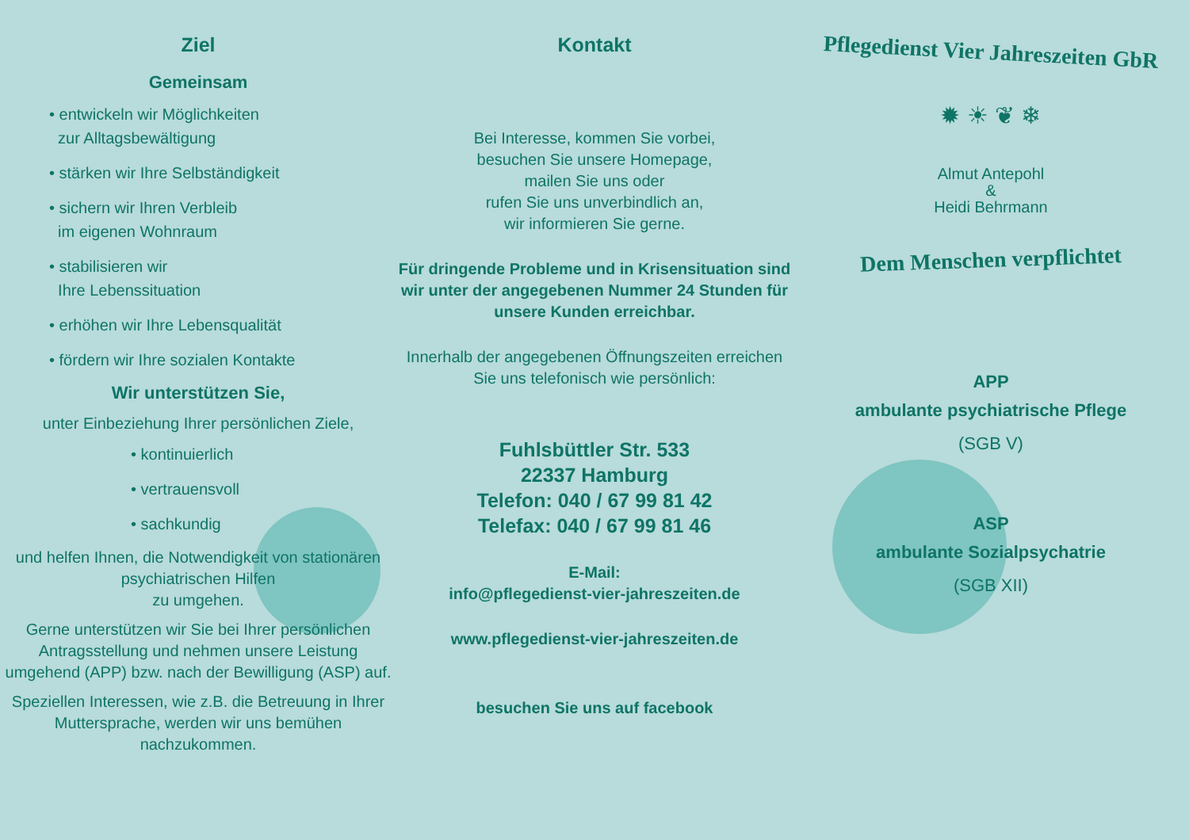Ziel
Gemeinsam
• entwickeln wir Möglichkeiten
zur Alltagsbewältigung
• stärken wir Ihre Selbständigkeit
• sichern wir Ihren Verbleib
im eigenen Wohnraum
• stabilisieren wir
Ihre Lebenssituation
• erhöhen wir Ihre Lebensqualität
• fördern wir Ihre sozialen Kontakte
Wir unterstützen Sie,
unter Einbeziehung Ihrer persönlichen Ziele,
• kontinuierlich
• vertrauensvoll
• sachkundig
und helfen Ihnen, die Notwendigkeit von stationären psychiatrischen Hilfen
zu umgehen.
Gerne unterstützen wir Sie bei Ihrer persönlichen Antragsstellung und nehmen unsere Leistung umgehend (APP) bzw. nach der Bewilligung (ASP) auf.
Speziellen Interessen, wie z.B. die Betreuung in Ihrer Muttersprache, werden wir uns bemühen nachzukommen.
Kontakt
Bei Interesse, kommen Sie vorbei,
besuchen Sie unsere Homepage,
mailen Sie uns oder
rufen Sie uns unverbindlich an,
wir informieren Sie gerne.
Für dringende Probleme und in Krisensituation sind wir unter der angegebenen Nummer 24 Stunden für unsere Kunden erreichbar.
Innerhalb der angegebenen Öffnungszeiten erreichen Sie uns telefonisch wie persönlich:
Fuhlsbüttler Str. 533
22337 Hamburg
Telefon: 040 / 67 99 81 42
Telefax: 040 / 67 99 81 46
E-Mail:
info@pflegedienst-vier-jahreszeiten.de
www.pflegedienst-vier-jahreszeiten.de
besuchen Sie uns auf facebook
Pflegedienst Vier Jahreszeiten GbR
✹ ☀ ❦ ❄
Almut Antepohl
&
Heidi Behrmann
Dem Menschen verpflichtet
APP
ambulante psychiatrische Pflege
(SGB V)
ASP
ambulante Sozialpsychatrie
(SGB XII)